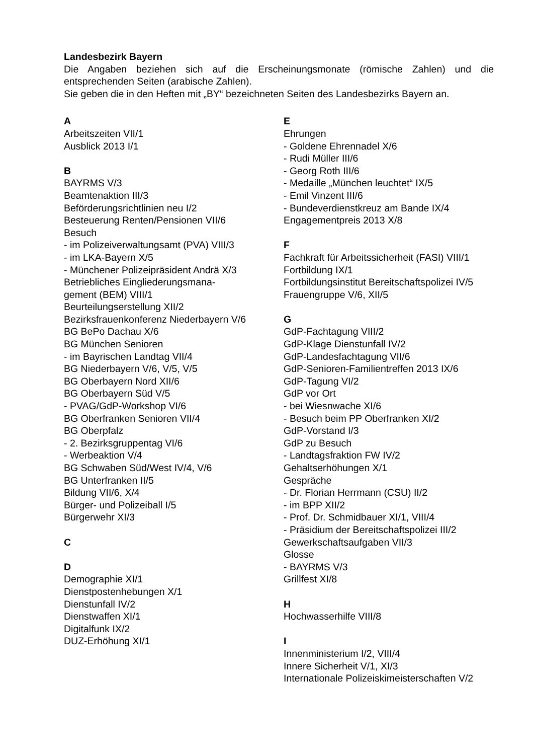Landesbezirk Bayern
Die Angaben beziehen sich auf die Erscheinungsmonate (römische Zahlen) und die entsprechenden Seiten (arabische Zahlen).
Sie geben die in den Heften mit „BY“ bezeichneten Seiten des Landesbezirks Bayern an.
A
Arbeitszeiten VII/1
Ausblick 2013 I/1
B
BAYRMS V/3
Beamtenaktion III/3
Beförderungsrichtlinien neu I/2
Besteuerung Renten/Pensionen VII/6
Besuch
- im Polizeiverwaltungsamt (PVA) VIII/3
- im LKA-Bayern X/5
- Münchener Polizeipräsident Andrä X/3
Betriebliches Eingliederungsmana-
gement (BEM) VIII/1
Beurteilungserstellung XII/2
Bezirksfrauenkonferenz Niederbayern V/6
BG BePo Dachau X/6
BG München Senioren
- im Bayrischen Landtag VII/4
BG Niederbayern V/6, V/5, V/5
BG Oberbayern Nord XII/6
BG Oberbayern Süd V/5
- PVAG/GdP-Workshop VI/6
BG Oberfranken Senioren VII/4
BG Oberpfalz
- 2. Bezirksgruppentag VI/6
- Werbeaktion V/4
BG Schwaben Süd/West IV/4, V/6
BG Unterfranken II/5
Bildung VII/6, X/4
Bürger- und Polizeiball I/5
Bürgerwehr XI/3
C
D
Demographie XI/1
Dienstpostenhebungen X/1
Dienstunfall IV/2
Dienstwaffen XI/1
Digitalfunk IX/2
DUZ-Erhöhung XI/1
E
Ehrungen
- Goldene Ehrennadel X/6
- Rudi Müller III/6
- Georg Roth III/6
- Medaille „München leuchtet“ IX/5
- Emil Vinzent III/6
- Bundeverdienstkreuz am Bande IX/4
Engagementpreis 2013 X/8
F
Fachkraft für Arbeitssicherheit (FASI) VIII/1
Fortbildung IX/1
Fortbildungsinstitut Bereitschaftspolizei IV/5
Frauengruppe V/6, XII/5
G
GdP-Fachtagung VIII/2
GdP-Klage Dienstunfall IV/2
GdP-Landesfachtagung VII/6
GdP-Senioren-Familientreffen 2013 IX/6
GdP-Tagung VI/2
GdP vor Ort
- bei Wiesnwache XI/6
- Besuch beim PP Oberfranken XI/2
GdP-Vorstand I/3
GdP zu Besuch
- Landtagsfraktion FW IV/2
Gehaltserhöhungen X/1
Gespräche
- Dr. Florian Herrmann (CSU) II/2
- im BPP XII/2
- Prof. Dr. Schmidbauer XI/1, VIII/4
- Präsidium der Bereitschaftspolizei III/2
Gewerkschaftsaufgaben VII/3
Glosse
- BAYRMS V/3
Grillfest XI/8
H
Hochwasserhilfe VIII/8
I
Innenministerium I/2, VIII/4
Innere Sicherheit V/1, XI/3
Internationale Polizeiskimeisterschaften V/2